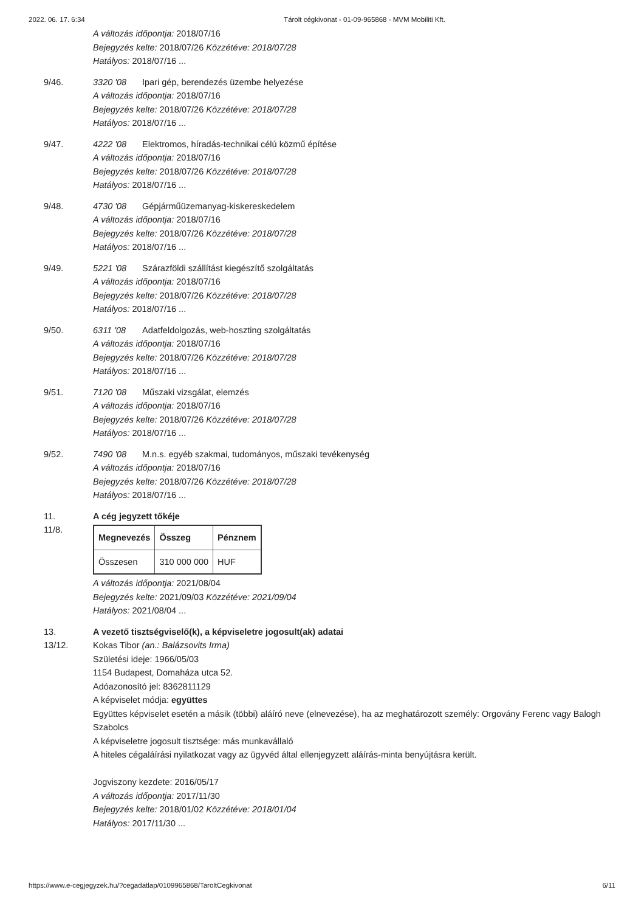2022. 06. 17. 6:34 Tárolt cégkivonat - 01-09-965868 - MVM Mobiliti Kft.
A változás időpontja: 2018/07/16
Bejegyzés kelte: 2018/07/26 Közzétéve: 2018/07/28
Hatályos: 2018/07/16 ...
9/46. 3320 '08 Ipari gép, berendezés üzembe helyezése
A változás időpontja: 2018/07/16
Bejegyzés kelte: 2018/07/26 Közzétéve: 2018/07/28
Hatályos: 2018/07/16 ...
9/47. 4222 '08 Elektromos, híradás-technikai célú közmű építése
A változás időpontja: 2018/07/16
Bejegyzés kelte: 2018/07/26 Közzétéve: 2018/07/28
Hatályos: 2018/07/16 ...
9/48. 4730 '08 Gépjárműüzemanyag-kiskereskedelem
A változás időpontja: 2018/07/16
Bejegyzés kelte: 2018/07/26 Közzétéve: 2018/07/28
Hatályos: 2018/07/16 ...
9/49. 5221 '08 Szárazföldi szállítást kiegészítő szolgáltatás
A változás időpontja: 2018/07/16
Bejegyzés kelte: 2018/07/26 Közzétéve: 2018/07/28
Hatályos: 2018/07/16 ...
9/50. 6311 '08 Adatfeldolgozás, web-hoszting szolgáltatás
A változás időpontja: 2018/07/16
Bejegyzés kelte: 2018/07/26 Közzétéve: 2018/07/28
Hatályos: 2018/07/16 ...
9/51. 7120 '08 Műszaki vizsgálat, elemzés
A változás időpontja: 2018/07/16
Bejegyzés kelte: 2018/07/26 Közzétéve: 2018/07/28
Hatályos: 2018/07/16 ...
9/52. 7490 '08 M.n.s. egyéb szakmai, tudományos, műszaki tevékenység
A változás időpontja: 2018/07/16
Bejegyzés kelte: 2018/07/26 Közzétéve: 2018/07/28
Hatályos: 2018/07/16 ...
11. A cég jegyzett tőkéje
11/8.
| Megnevezés | Összeg | Pénznem |
| --- | --- | --- |
| Összesen | 310 000 000 | HUF |
A változás időpontja: 2021/08/04
Bejegyzés kelte: 2021/09/03 Közzétéve: 2021/09/04
Hatályos: 2021/08/04 ...
13. A vezető tisztségviselő(k), a képviseletre jogosult(ak) adatai
13/12. Kokas Tibor (an.: Balázsovits Irma)
Születési ideje: 1966/05/03
1154 Budapest, Domaháza utca 52.
Adóazonosító jel: 8362811129
A képviselet módja: együttes
Együttes képviselet esetén a másik (többi) aláíró neve (elnevezése), ha az meghatározott személy: Orgovány Ferenc vagy Balogh Szabolcs
A képviseletre jogosult tisztsége: más munkavállaló
A hiteles cégaláírási nyilatkozat vagy az ügyvéd által ellenjegyzett aláírás-minta benyújtásra került.
Jogviszony kezdete: 2016/05/17
A változás időpontja: 2017/11/30
Bejegyzés kelte: 2018/01/02 Közzétéve: 2018/01/04
Hatályos: 2017/11/30 ...
https://www.e-cegjegyzek.hu/?cegadatlap/0109965868/TaroltCegkivonat 6/11